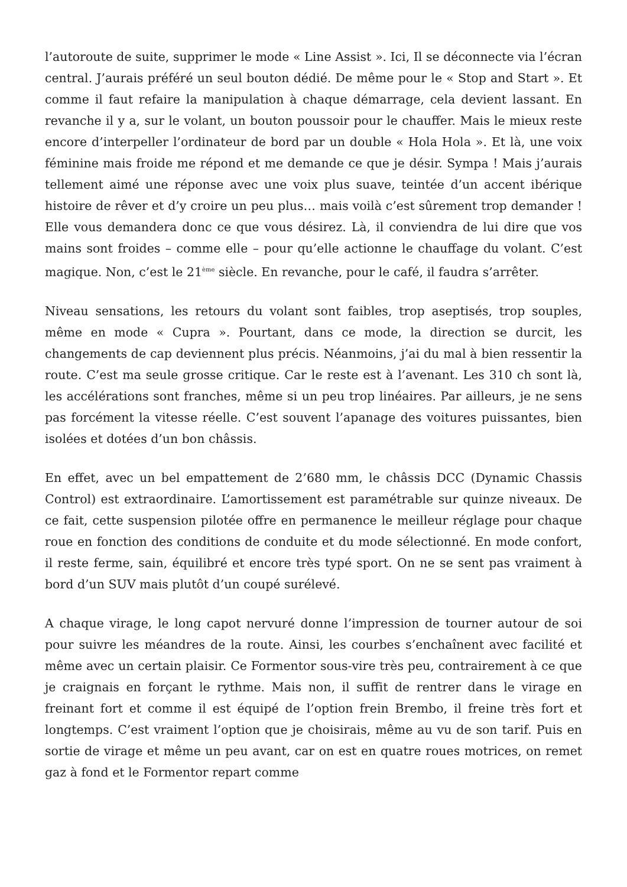l’autoroute de suite, supprimer le mode « Line Assist ». Ici, Il se déconnecte via l’écran central. J’aurais préféré un seul bouton dédié. De même pour le « Stop and Start ». Et comme il faut refaire la manipulation à chaque démarrage, cela devient lassant. En revanche il y a, sur le volant, un bouton poussoir pour le chauffer. Mais le mieux reste encore d’interpeller l’ordinateur de bord par un double « Hola Hola ». Et là, une voix féminine mais froide me répond et me demande ce que je désir. Sympa ! Mais j’aurais tellement aimé une réponse avec une voix plus suave, teintée d’un accent ibérique histoire de rêver et d’y croire un peu plus… mais voilà c’est sûrement trop demander ! Elle vous demandera donc ce que vous désirez. Là, il conviendra de lui dire que vos mains sont froides – comme elle – pour qu’elle actionne le chauffage du volant. C’est magique. Non, c’est le 21<sup>ème</sup> siècle. En revanche, pour le café, il faudra s’arrêter.
Niveau sensations, les retours du volant sont faibles, trop aseptisés, trop souples, même en mode « Cupra ». Pourtant, dans ce mode, la direction se durcit, les changements de cap deviennent plus précis. Néanmoins, j’ai du mal à bien ressentir la route. C’est ma seule grosse critique. Car le reste est à l’avenant. Les 310 ch sont là, les accélérations sont franches, même si un peu trop linéaires. Par ailleurs, je ne sens pas forcément la vitesse réelle. C’est souvent l’apanage des voitures puissantes, bien isolées et dotées d’un bon châssis.
En effet, avec un bel empattement de 2’680 mm, le châssis DCC (Dynamic Chassis Control) est extraordinaire. L’amortissement est paramétrable sur quinze niveaux. De ce fait, cette suspension pilotée offre en permanence le meilleur réglage pour chaque roue en fonction des conditions de conduite et du mode sélectionné. En mode confort, il reste ferme, sain, équilibré et encore très typé sport. On ne se sent pas vraiment à bord d’un SUV mais plutôt d’un coupé surélevé.
A chaque virage, le long capot nervuré donne l’impression de tourner autour de soi pour suivre les méandres de la route. Ainsi, les courbes s’enchaînent avec facilité et même avec un certain plaisir. Ce Formentor sous-vire très peu, contrairement à ce que je craignais en forçant le rythme. Mais non, il suffit de rentrer dans le virage en freinant fort et comme il est équipé de l’option frein Brembo, il freine très fort et longtemps. C’est vraiment l’option que je choisirais, même au vu de son tarif. Puis en sortie de virage et même un peu avant, car on est en quatre roues motrices, on remet gaz à fond et le Formentor repart comme